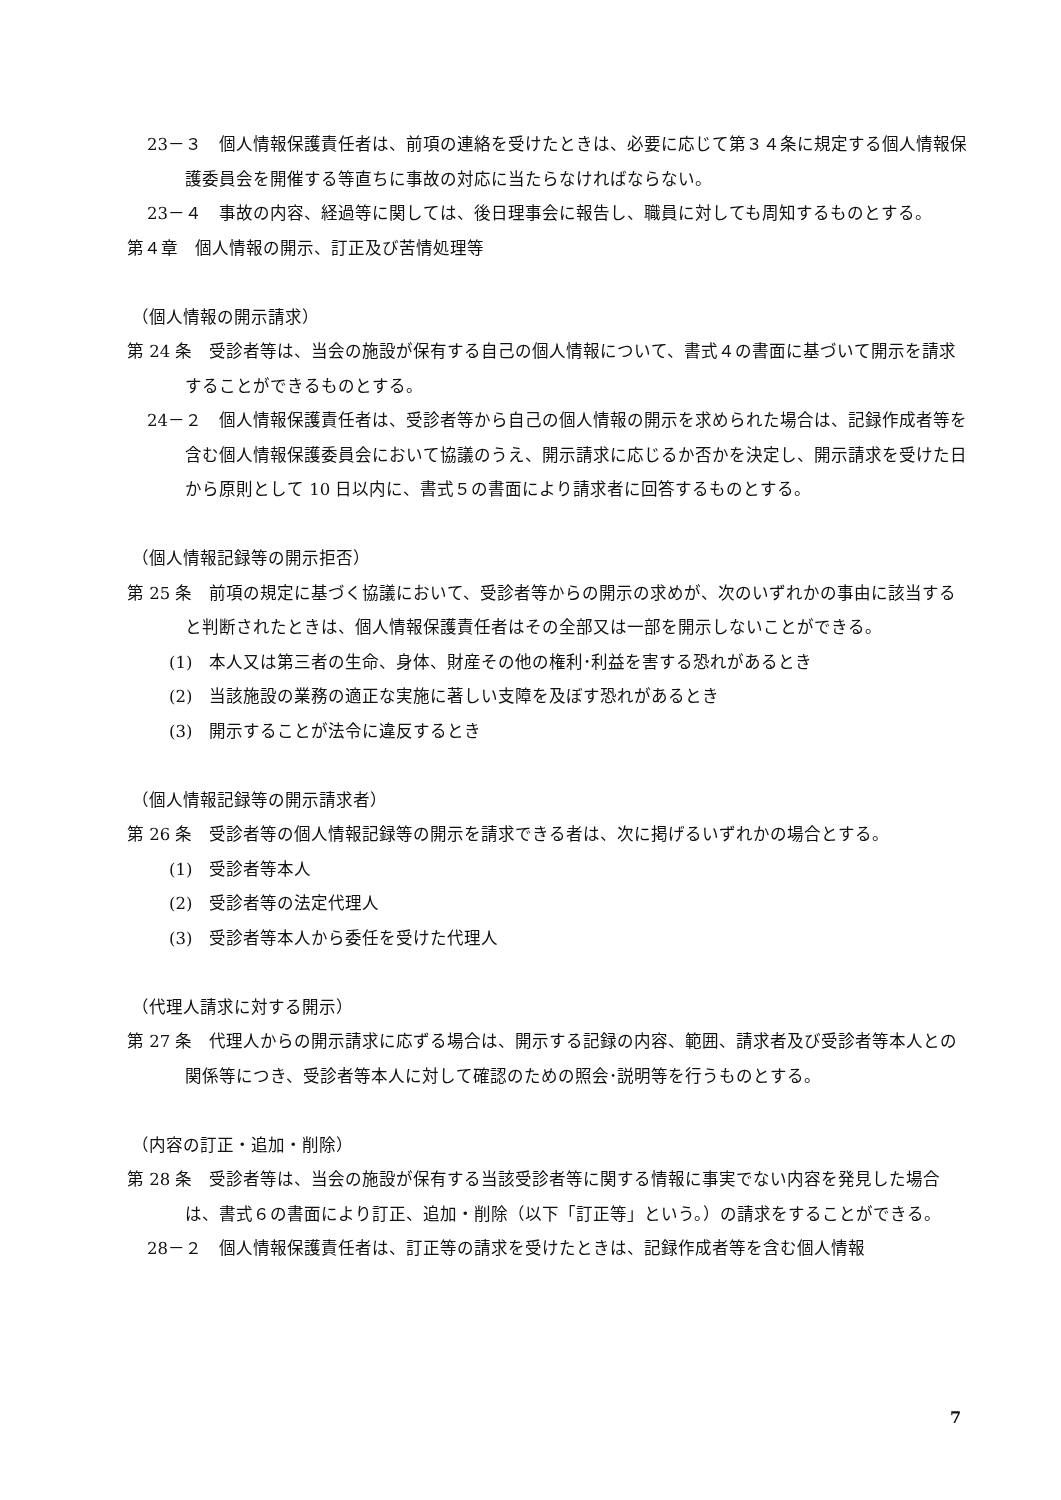23－３　個人情報保護責任者は、前項の連絡を受けたときは、必要に応じて第３４条に規定する個人情報保護委員会を開催する等直ちに事故の対応に当たらなければならない。
23－４　事故の内容、経過等に関しては、後日理事会に報告し、職員に対しても周知するものとする。
第４章　個人情報の開示、訂正及び苦情処理等
（個人情報の開示請求）
第 24 条　受診者等は、当会の施設が保有する自己の個人情報について、書式４の書面に基づいて開示を請求することができるものとする。
24－２　個人情報保護責任者は、受診者等から自己の個人情報の開示を求められた場合は、記録作成者等を含む個人情報保護委員会において協議のうえ、開示請求に応じるか否かを決定し、開示請求を受けた日から原則として 10 日以内に、書式５の書面により請求者に回答するものとする。
（個人情報記録等の開示拒否）
第 25 条　前項の規定に基づく協議において、受診者等からの開示の求めが、次のいずれかの事由に該当すると判断されたときは、個人情報保護責任者はその全部又は一部を開示しないことができる。
(1)　本人又は第三者の生命、身体、財産その他の権利･利益を害する恐れがあるとき
(2)　当該施設の業務の適正な実施に著しい支障を及ぼす恐れがあるとき
(3)　開示することが法令に違反するとき
（個人情報記録等の開示請求者）
第 26 条　受診者等の個人情報記録等の開示を請求できる者は、次に掲げるいずれかの場合とする。
(1)　受診者等本人
(2)　受診者等の法定代理人
(3)　受診者等本人から委任を受けた代理人
（代理人請求に対する開示）
第 27 条　代理人からの開示請求に応ずる場合は、開示する記録の内容、範囲、請求者及び受診者等本人との関係等につき、受診者等本人に対して確認のための照会･説明等を行うものとする。
（内容の訂正・追加・削除）
第 28 条　受診者等は、当会の施設が保有する当該受診者等に関する情報に事実でない内容を発見した場合は、書式６の書面により訂正、追加・削除（以下「訂正等」という。）の請求をすることができる。
28－２　個人情報保護責任者は、訂正等の請求を受けたときは、記録作成者等を含む個人情報
7